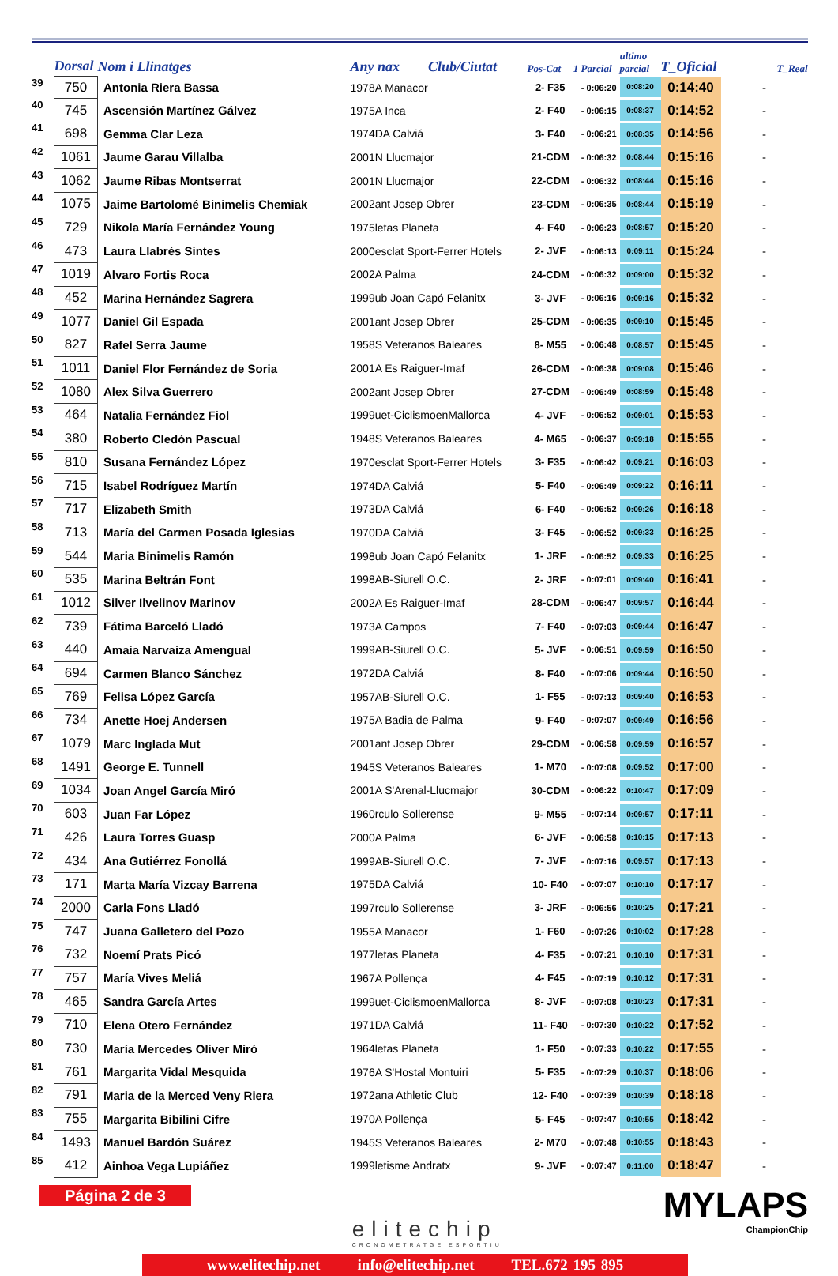| | Dorsal | Nom i Llinatges | Any nax Club/Ciutat | | Pos-Cat | 1 Parcial | ultimo parcial | T_Oficial | T_Real |
| --- | --- | --- | --- | --- | --- | --- | --- | --- | --- |
| 39 | 750 | Antonia Riera Bassa | 1978 | A Manacor | 2- F35 | - 0:06:20 | 0:08:20 | 0:14:40 | - |
| 40 | 745 | Ascensión Martínez Gálvez | 1975 | A Inca | 2- F40 | - 0:06:15 | 0:08:37 | 0:14:52 | - |
| 41 | 698 | Gemma Clar Leza | 1974 | DA Calviá | 3- F40 | - 0:06:21 | 0:08:35 | 0:14:56 | - |
| 42 | 1061 | Jaume Garau Villalba | 2001 | N Llucmajor | 21-CDM | - 0:06:32 | 0:08:44 | 0:15:16 | - |
| 43 | 1062 | Jaume Ribas Montserrat | 2001 | N Llucmajor | 22-CDM | - 0:06:32 | 0:08:44 | 0:15:16 | - |
| 44 | 1075 | Jaime Bartolomé Binimelis Chemiak | 2002 | ant Josep Obrer | 23-CDM | - 0:06:35 | 0:08:44 | 0:15:19 | - |
| 45 | 729 | Nikola María Fernández Young | 1975 | letas Planeta | 4- F40 | - 0:06:23 | 0:08:57 | 0:15:20 | - |
| 46 | 473 | Laura Llabrés Sintes | 2000 | esclat Sport-Ferrer Hotels | 2- JVF | - 0:06:13 | 0:09:11 | 0:15:24 | - |
| 47 | 1019 | Alvaro Fortis Roca | 2002 | A Palma | 24-CDM | - 0:06:32 | 0:09:00 | 0:15:32 | - |
| 48 | 452 | Marina Hernández Sagrera | 1999 | ub Joan Capó Felanitx | 3- JVF | - 0:06:16 | 0:09:16 | 0:15:32 | - |
| 49 | 1077 | Daniel Gil Espada | 2001 | ant Josep Obrer | 25-CDM | - 0:06:35 | 0:09:10 | 0:15:45 | - |
| 50 | 827 | Rafel Serra Jaume | 1958 | S Veteranos Baleares | 8- M55 | - 0:06:48 | 0:08:57 | 0:15:45 | - |
| 51 | 1011 | Daniel Flor Fernández de Soria | 2001 | A Es Raiguer-Imaf | 26-CDM | - 0:06:38 | 0:09:08 | 0:15:46 | - |
| 52 | 1080 | Alex Silva Guerrero | 2002 | ant Josep Obrer | 27-CDM | - 0:06:49 | 0:08:59 | 0:15:48 | - |
| 53 | 464 | Natalia Fernández Fiol | 1999 | uet-CiclismoenMallorca | 4- JVF | - 0:06:52 | 0:09:01 | 0:15:53 | - |
| 54 | 380 | Roberto Cledón Pascual | 1948 | S Veteranos Baleares | 4- M65 | - 0:06:37 | 0:09:18 | 0:15:55 | - |
| 55 | 810 | Susana Fernández López | 1970 | esclat Sport-Ferrer Hotels | 3- F35 | - 0:06:42 | 0:09:21 | 0:16:03 | - |
| 56 | 715 | Isabel Rodríguez Martín | 1974 | DA Calviá | 5- F40 | - 0:06:49 | 0:09:22 | 0:16:11 | - |
| 57 | 717 | Elizabeth Smith | 1973 | DA Calviá | 6- F40 | - 0:06:52 | 0:09:26 | 0:16:18 | - |
| 58 | 713 | María del Carmen Posada Iglesias | 1970 | DA Calviá | 3- F45 | - 0:06:52 | 0:09:33 | 0:16:25 | - |
| 59 | 544 | Maria Binimelis Ramón | 1998 | ub Joan Capó Felanitx | 1- JRF | - 0:06:52 | 0:09:33 | 0:16:25 | - |
| 60 | 535 | Marina Beltrán Font | 1998 | AB-Siurell O.C. | 2- JRF | - 0:07:01 | 0:09:40 | 0:16:41 | - |
| 61 | 1012 | Silver Ilvelinov Marinov | 2002 | A Es Raiguer-Imaf | 28-CDM | - 0:06:47 | 0:09:57 | 0:16:44 | - |
| 62 | 739 | Fátima Barceló Lladó | 1973 | A Campos | 7- F40 | - 0:07:03 | 0:09:44 | 0:16:47 | - |
| 63 | 440 | Amaia Narvaiza Amengual | 1999 | AB-Siurell O.C. | 5- JVF | - 0:06:51 | 0:09:59 | 0:16:50 | - |
| 64 | 694 | Carmen Blanco Sánchez | 1972 | DA Calviá | 8- F40 | - 0:07:06 | 0:09:44 | 0:16:50 | - |
| 65 | 769 | Felisa López García | 1957 | AB-Siurell O.C. | 1- F55 | - 0:07:13 | 0:09:40 | 0:16:53 | - |
| 66 | 734 | Anette Hoej Andersen | 1975 | A Badia de Palma | 9- F40 | - 0:07:07 | 0:09:49 | 0:16:56 | - |
| 67 | 1079 | Marc Inglada Mut | 2001 | ant Josep Obrer | 29-CDM | - 0:06:58 | 0:09:59 | 0:16:57 | - |
| 68 | 1491 | George E. Tunnell | 1945 | S Veteranos Baleares | 1- M70 | - 0:07:08 | 0:09:52 | 0:17:00 | - |
| 69 | 1034 | Joan Angel García Miró | 2001 | A S'Arenal-Llucmajor | 30-CDM | - 0:06:22 | 0:10:47 | 0:17:09 | - |
| 70 | 603 | Juan Far López | 1960 | rculo Sollerense | 9- M55 | - 0:07:14 | 0:09:57 | 0:17:11 | - |
| 71 | 426 | Laura Torres Guasp | 2000 | A Palma | 6- JVF | - 0:06:58 | 0:10:15 | 0:17:13 | - |
| 72 | 434 | Ana Gutiérrez Fonollá | 1999 | AB-Siurell O.C. | 7- JVF | - 0:07:16 | 0:09:57 | 0:17:13 | - |
| 73 | 171 | Marta María Vizcay Barrena | 1975 | DA Calviá | 10- F40 | - 0:07:07 | 0:10:10 | 0:17:17 | - |
| 74 | 2000 | Carla Fons Lladó | 1997 | rculo Sollerense | 3- JRF | - 0:06:56 | 0:10:25 | 0:17:21 | - |
| 75 | 747 | Juana Galletero del Pozo | 1955 | A Manacor | 1- F60 | - 0:07:26 | 0:10:02 | 0:17:28 | - |
| 76 | 732 | Noemí Prats Picó | 1977 | letas Planeta | 4- F35 | - 0:07:21 | 0:10:10 | 0:17:31 | - |
| 77 | 757 | María Vives Meliá | 1967 | A Pollença | 4- F45 | - 0:07:19 | 0:10:12 | 0:17:31 | - |
| 78 | 465 | Sandra García Artes | 1999 | uet-CiclismoenMallorca | 8- JVF | - 0:07:08 | 0:10:23 | 0:17:31 | - |
| 79 | 710 | Elena Otero Fernández | 1971 | DA Calviá | 11- F40 | - 0:07:30 | 0:10:22 | 0:17:52 | - |
| 80 | 730 | María Mercedes Oliver Miró | 1964 | letas Planeta | 1- F50 | - 0:07:33 | 0:10:22 | 0:17:55 | - |
| 81 | 761 | Margarita Vidal Mesquida | 1976 | A S'Hostal Montuiri | 5- F35 | - 0:07:29 | 0:10:37 | 0:18:06 | - |
| 82 | 791 | Maria de la Merced Veny Riera | 1972 | ana Athletic Club | 12- F40 | - 0:07:39 | 0:10:39 | 0:18:18 | - |
| 83 | 755 | Margarita Bibilini Cifre | 1970 | A Pollença | 5- F45 | - 0:07:47 | 0:10:55 | 0:18:42 | - |
| 84 | 1493 | Manuel Bardón Suárez | 1945 | S Veteranos Baleares | 2- M70 | - 0:07:48 | 0:10:55 | 0:18:43 | - |
| 85 | 412 | Ainhoa Vega Lupiáñez | 1999 | letisme Andratx | 9- JVF | - 0:07:47 | 0:11:00 | 0:18:47 | - |
Página 2 de 3
elitechip
CRONOMETRATGE ESPORTIU
MYLAPS
ChampionChip
www.elitechip.net info@elitechip.net TEL.672 195 895